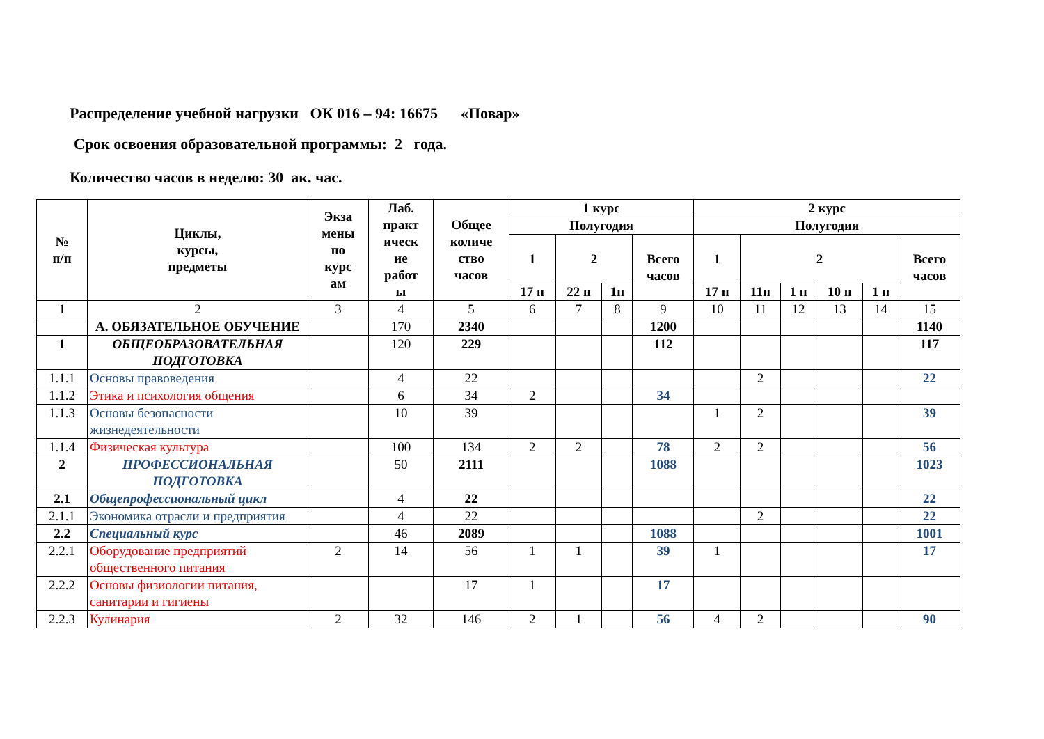Распределение учебной нагрузки ОК 016 – 94: 16675 «Повар»
Срок освоения образовательной программы: 2 года.
Количество часов в неделю: 30 ак. час.
| № п/п | Циклы, курсы, предметы | Экза мены по курс ам | Лаб. практ ическ ие работ ы | Общее количе ство часов | 1 курс | | | | 2 курс | | | | | |
| --- | --- | --- | --- | --- | --- | --- | --- | --- | --- | --- | --- | --- | --- | --- |
| | | | | | Полугодия | | | | Полугодия | | | | | |
| | | | | | 1 | 2 | | Всего часов | 1 | 2 | | | | Всего часов |
| | | | | | 17 н | 22 н | 1н | | 17 н | 11н | 1 н | 10 н | 1 н | |
| 1 | 2 | 3 | 4 | 5 | 6 | 7 | 8 | 9 | 10 | 11 | 12 | 13 | 14 | 15 |
| | А. ОБЯЗАТЕЛЬНОЕ ОБУЧЕНИЕ | | 170 | 2340 | | | | 1200 | | | | | | 1140 |
| 1 | ОБЩЕОБРАЗОВАТЕЛЬНАЯ ПОДГОТОВКА | | 120 | 229 | | | | 112 | | | | | | 117 |
| 1.1.1 | Основы правоведения | | 4 | 22 | | | | | | 2 | | | | 22 |
| 1.1.2 | Этика и психология общения | | 6 | 34 | 2 | | | 34 | | | | | | |
| 1.1.3 | Основы безопасности жизнедеятельности | | 10 | 39 | | | | | 1 | 2 | | | | 39 |
| 1.1.4 | Физическая культура | | 100 | 134 | 2 | 2 | | 78 | 2 | 2 | | | | 56 |
| 2 | ПРОФЕССИОНАЛЬНАЯ ПОДГОТОВКА | | 50 | 2111 | | | | 1088 | | | | | | 1023 |
| 2.1 | Общепрофессиональный цикл | | 4 | 22 | | | | | | | | | | 22 |
| 2.1.1 | Экономика отрасли и предприятия | | 4 | 22 | | | | | | 2 | | | | 22 |
| 2.2 | Специальный курс | | 46 | 2089 | | | | 1088 | | | | | | 1001 |
| 2.2.1 | Оборудование предприятий общественного питания | 2 | 14 | 56 | 1 | 1 | | 39 | 1 | | | | | 17 |
| 2.2.2 | Основы физиологии питания, санитарии и гигиены | | | 17 | 1 | | | 17 | | | | | | |
| 2.2.3 | Кулинария | 2 | 32 | 146 | 2 | 1 | | 56 | 4 | 2 | | | | 90 |